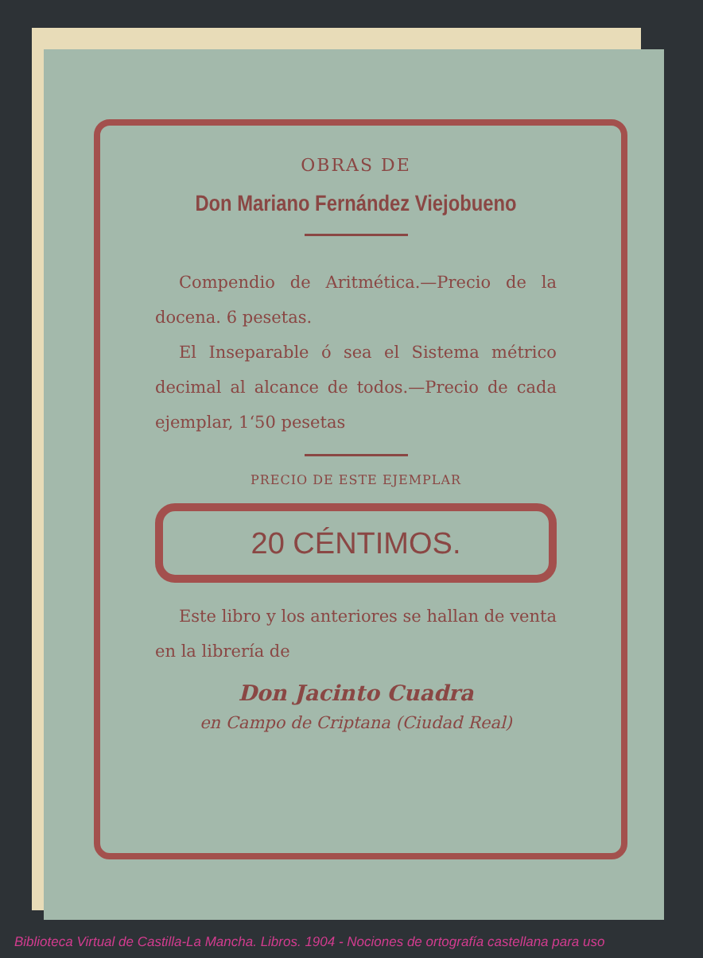OBRAS DE
Don Mariano Fernández Viejobueno
Compendio de Aritmética.—Precio de la docena. 6 pesetas.
El Inseparable ó sea el Sistema métrico decimal al alcance de todos.—Precio de cada ejemplar, 1‘50 pesetas
PRECIO DE ESTE EJEMPLAR
20 CÉNTIMOS.
Este libro y los anteriores se hallan de venta en la librería de
Don Jacinto Cuadra
en Campo de Criptana (Ciudad Real)
Biblioteca Virtual de Castilla-La Mancha. Libros. 1904 - Nociones de ortografía castellana para uso